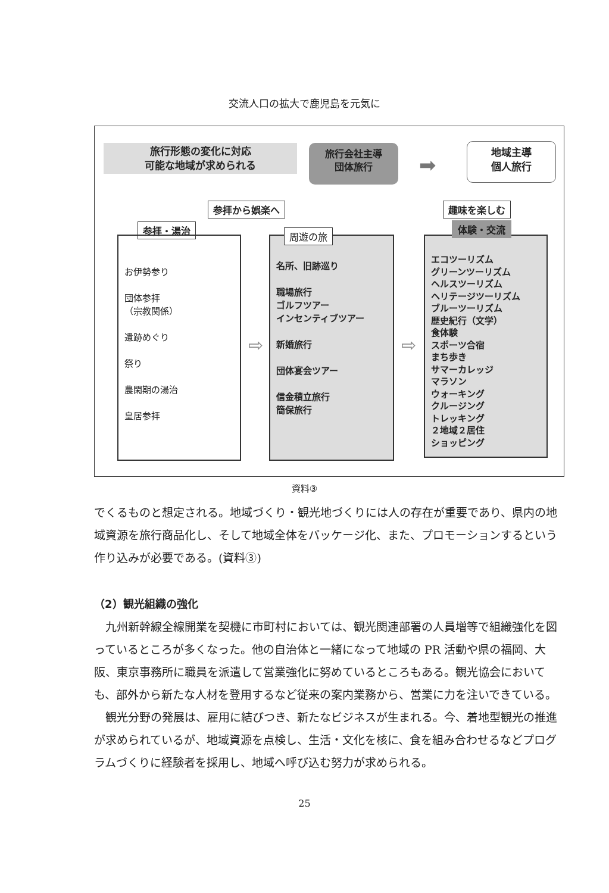交流人口の拡大で鹿児島を元気に
旅行形態の変化に対応
可能な地域が求められる
旅行会社主導
団体旅行
➡
地域主導
個人旅行
参拝から娯楽へ 趣味を楽しむ
参拝・湯治
お伊勢参り
団体参拝
（宗教関係）
遺跡めぐり
祭り
農閑期の湯治
皇居参拝
名所、旧跡巡り
職場旅行
ゴルフツアー
インセンティブツアー
新婚旅行
団体宴会ツアー
信金積立旅行
簡保旅行
周遊の旅
⇨ ⇨
エコツーリズム
グリーンツーリズム
ヘルスツーリズム
ヘリテージツーリズム
ブルーツーリズム
歴史紀行（文学）
食体験
スポーツ合宿
まち歩き
サマーカレッジ
マラソン
ウォーキング
クルージング
トレッキング
２地域２居住
ショッピング
体験・交流
資料③
でくるものと想定される。地域づくり・観光地づくりには人の存在が重要であり、県内の地域資源を旅行商品化し、そして地域全体をパッケージ化、また、プロモーションするという作り込みが必要である。(資料③)
（2）観光組織の強化
　九州新幹線全線開業を契機に市町村においては、観光関連部署の人員増等で組織強化を図っているところが多くなった。他の自治体と一緒になって地域の PR 活動や県の福岡、大阪、東京事務所に職員を派遣して営業強化に努めているところもある。観光協会においても、部外から新たな人材を登用するなど従来の案内業務から、営業に力を注いできている。
　観光分野の発展は、雇用に結びつき、新たなビジネスが生まれる。今、着地型観光の推進が求められているが、地域資源を点検し、生活・文化を核に、食を組み合わせるなどプログラムづくりに経験者を採用し、地域へ呼び込む努力が求められる。
25